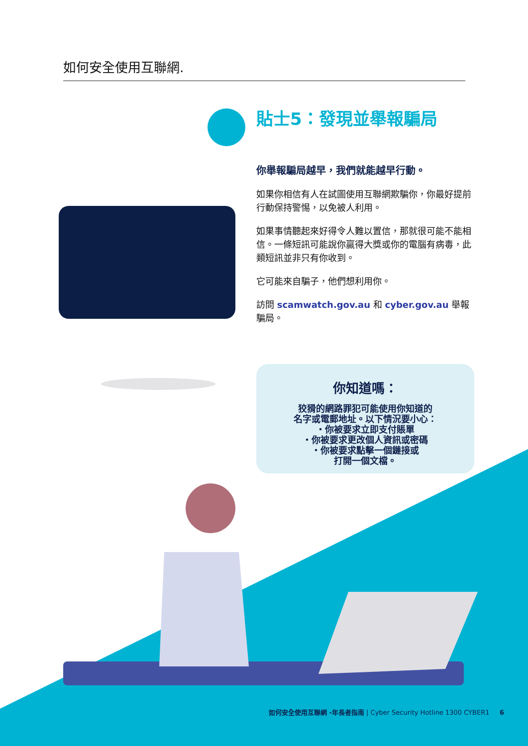如何安全使用互聯網.
貼士5：發現並舉報騙局
你舉報騙局越早，我們就能越早行動。
如果你相信有人在試圖使用互聯網欺騙你，你最好提前行動保持警惕，以免被人利用。
如果事情聽起來好得令人難以置信，那就很可能不能相信。一條短訊可能說你贏得大獎或你的電腦有病毒，此類短訊並非只有你收到。
它可能來自騙子，他們想利用你。
訪問 scamwatch.gov.au 和 cyber.gov.au 舉報騙局。
你知道嗎：
狡猾的網路罪犯可能使用你知道的
名字或電郵地址。以下情況要小心：
・你被要求立即支付賬單
・你被要求更改個人資訊或密碼
・你被要求點擊一個鏈接或
打開一個文檔。
如何安全使用互聯網 -年長者指南 | Cyber Security Hotline 1300 CYBER1 6